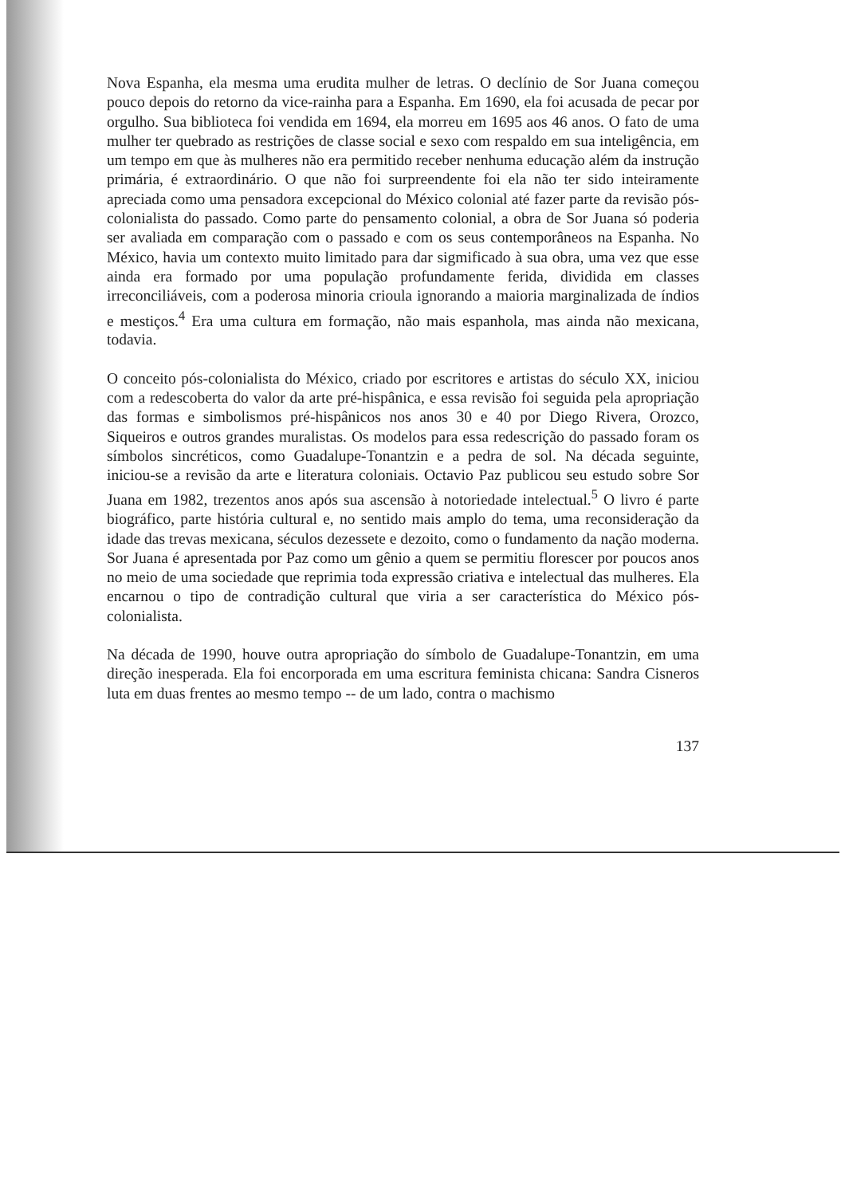Nova Espanha, ela mesma uma erudita mulher de letras. O declínio de Sor Juana começou pouco depois do retorno da vice-rainha para a Espanha. Em 1690, ela foi acusada de pecar por orgulho. Sua biblioteca foi vendida em 1694, ela morreu em 1695 aos 46 anos. O fato de uma mulher ter quebrado as restrições de classe social e sexo com respaldo em sua inteligência, em um tempo em que às mulheres não era permitido receber nenhuma educação além da instrução primária, é extraordinário. O que não foi surpreendente foi ela não ter sido inteiramente apreciada como uma pensadora excepcional do México colonial até fazer parte da revisão pós-colonialista do passado. Como parte do pensamento colonial, a obra de Sor Juana só poderia ser avaliada em comparação com o passado e com os seus contemporâneos na Espanha. No México, havia um contexto muito limitado para dar sigmificado à sua obra, uma vez que esse ainda era formado por uma população profundamente ferida, dividida em classes irreconciliáveis, com a poderosa minoria crioula ignorando a maioria marginalizada de índios e mestiços.<sup>4</sup> Era uma cultura em formação, não mais espanhola, mas ainda não mexicana, todavia.
O conceito pós-colonialista do México, criado por escritores e artistas do século XX, iniciou com a redescoberta do valor da arte pré-hispânica, e essa revisão foi seguida pela apropriação das formas e simbolismos pré-hispânicos nos anos 30 e 40 por Diego Rivera, Orozco, Siqueiros e outros grandes muralistas. Os modelos para essa redescrição do passado foram os símbolos sincréticos, como Guadalupe-Tonantzin e a pedra de sol. Na década seguinte, iniciou-se a revisão da arte e literatura coloniais. Octavio Paz publicou seu estudo sobre Sor Juana em 1982, trezentos anos após sua ascensão à notoriedade intelectual.<sup>5</sup> O livro é parte biográfico, parte história cultural e, no sentido mais amplo do tema, uma reconsideração da idade das trevas mexicana, séculos dezessete e dezoito, como o fundamento da nação moderna. Sor Juana é apresentada por Paz como um gênio a quem se permitiu florescer por poucos anos no meio de uma sociedade que reprimia toda expressão criativa e intelectual das mulheres. Ela encarnou o tipo de contradição cultural que viria a ser característica do México pós-colonialista.
Na década de 1990, houve outra apropriação do símbolo de Guadalupe-Tonantzin, em uma direção inesperada. Ela foi encorporada em uma escritura feminista chicana: Sandra Cisneros luta em duas frentes ao mesmo tempo -- de um lado, contra o machismo
137